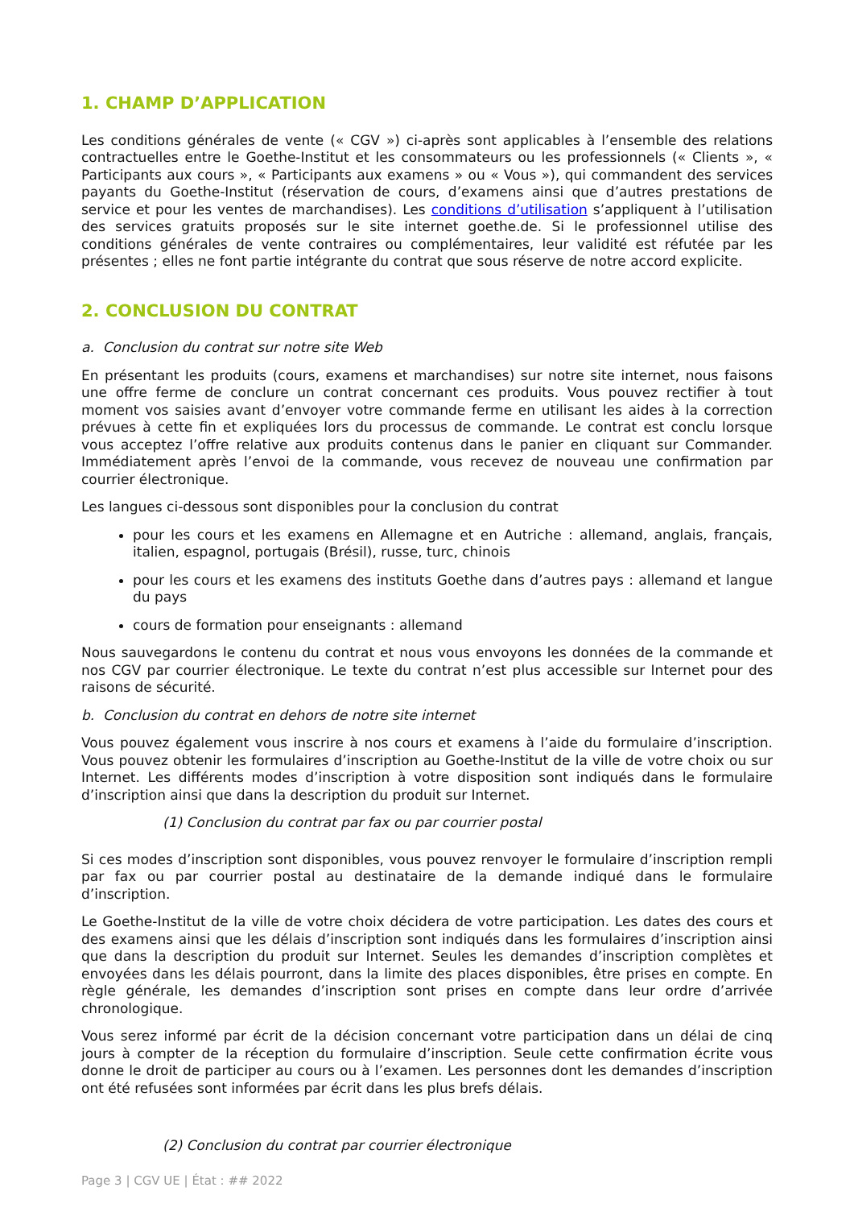1. CHAMP D’APPLICATION
Les conditions générales de vente (« CGV ») ci-après sont applicables à l’ensemble des relations contractuelles entre le Goethe-Institut et les consommateurs ou les professionnels (« Clients », « Participants aux cours », « Participants aux examens » ou « Vous »), qui commandent des services payants du Goethe-Institut (réservation de cours, d’examens ainsi que d’autres prestations de service et pour les ventes de marchandises). Les conditions d’utilisation s’appliquent à l’utilisation des services gratuits proposés sur le site internet goethe.de. Si le professionnel utilise des conditions générales de vente contraires ou complémentaires, leur validité est réfutée par les présentes ; elles ne font partie intégrante du contrat que sous réserve de notre accord explicite.
2. CONCLUSION DU CONTRAT
a. Conclusion du contrat sur notre site Web
En présentant les produits (cours, examens et marchandises) sur notre site internet, nous faisons une offre ferme de conclure un contrat concernant ces produits. Vous pouvez rectifier à tout moment vos saisies avant d’envoyer votre commande ferme en utilisant les aides à la correction prévues à cette fin et expliquées lors du processus de commande. Le contrat est conclu lorsque vous acceptez l’offre relative aux produits contenus dans le panier en cliquant sur Commander. Immédiatement après l’envoi de la commande, vous recevez de nouveau une confirmation par courrier électronique.
Les langues ci-dessous sont disponibles pour la conclusion du contrat
pour les cours et les examens en Allemagne et en Autriche : allemand, anglais, français, italien, espagnol, portugais (Brésil), russe, turc, chinois
pour les cours et les examens des instituts Goethe dans d’autres pays : allemand et langue du pays
cours de formation pour enseignants : allemand
Nous sauvegardons le contenu du contrat et nous vous envoyons les données de la commande et nos CGV par courrier électronique. Le texte du contrat n’est plus accessible sur Internet pour des raisons de sécurité.
b. Conclusion du contrat en dehors de notre site internet
Vous pouvez également vous inscrire à nos cours et examens à l’aide du formulaire d’inscription. Vous pouvez obtenir les formulaires d’inscription au Goethe-Institut de la ville de votre choix ou sur Internet. Les différents modes d’inscription à votre disposition sont indiqués dans le formulaire d’inscription ainsi que dans la description du produit sur Internet.
(1) Conclusion du contrat par fax ou par courrier postal
Si ces modes d’inscription sont disponibles, vous pouvez renvoyer le formulaire d’inscription rempli par fax ou par courrier postal au destinataire de la demande indiqué dans le formulaire d’inscription.
Le Goethe-Institut de la ville de votre choix décidera de votre participation. Les dates des cours et des examens ainsi que les délais d’inscription sont indiqués dans les formulaires d’inscription ainsi que dans la description du produit sur Internet. Seules les demandes d’inscription complètes et envoyées dans les délais pourront, dans la limite des places disponibles, être prises en compte. En règle générale, les demandes d’inscription sont prises en compte dans leur ordre d’arrivée chronologique.
Vous serez informé par écrit de la décision concernant votre participation dans un délai de cinq jours à compter de la réception du formulaire d’inscription. Seule cette confirmation écrite vous donne le droit de participer au cours ou à l’examen. Les personnes dont les demandes d’inscription ont été refusées sont informées par écrit dans les plus brefs délais.
(2) Conclusion du contrat par courrier électronique
Page 3 | CGV UE | État : ## 2022